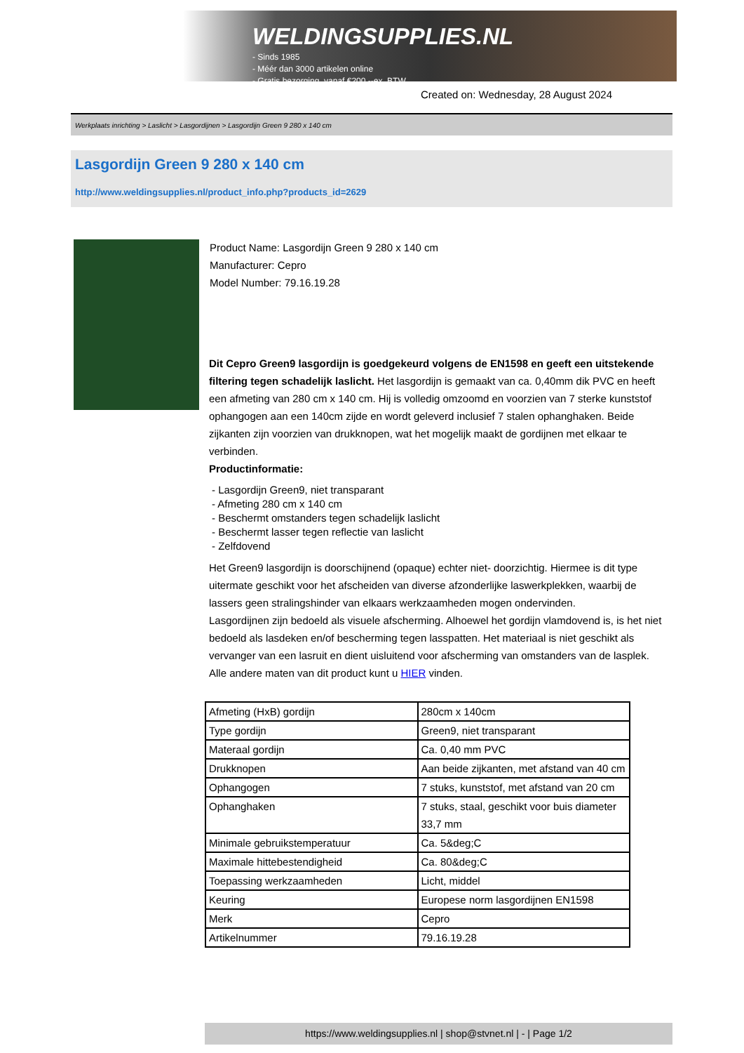WELDINGSUPPLIES.NL
- Sinds 1985
- Méér dan 3000 artikelen online
- Gratis bezorging, vanaf €200,--ex. BTW
Created on: Wednesday, 28 August 2024
Werkplaats inrichting > Laslicht > Lasgordijnen > Lasgordijn Green 9 280 x 140 cm
Lasgordijn Green 9 280 x 140 cm
http://www.weldingsupplies.nl/product_info.php?products_id=2629
Product Name: Lasgordijn Green 9 280 x 140 cm
Manufacturer: Cepro
Model Number: 79.16.19.28
Dit Cepro Green9 lasgordijn is goedgekeurd volgens de EN1598 en geeft een uitstekende filtering tegen schadelijk laslicht. Het lasgordijn is gemaakt van ca. 0,40mm dik PVC en heeft een afmeting van 280 cm x 140 cm. Hij is volledig omzoomd en voorzien van 7 sterke kunststof ophangogen aan een 140cm zijde en wordt geleverd inclusief 7 stalen ophanghaken. Beide zijkanten zijn voorzien van drukknopen, wat het mogelijk maakt de gordijnen met elkaar te verbinden.
Productinformatie:
- Lasgordijn Green9, niet transparant
- Afmeting 280 cm x 140 cm
- Beschermt omstanders tegen schadelijk laslicht
- Beschermt lasser tegen reflectie van laslicht
- Zelfdovend
Het Green9 lasgordijn is doorschijnend (opaque) echter niet- doorzichtig. Hiermee is dit type uitermate geschikt voor het afscheiden van diverse afzonderlijke laswerkplekken, waarbij de lassers geen stralingshinder van elkaars werkzaamheden mogen ondervinden.
Lasgordijnen zijn bedoeld als visuele afscherming. Alhoewel het gordijn vlamdovend is, is het niet bedoeld als lasdeken en/of bescherming tegen lasspatten. Het materiaal is niet geschikt als vervanger van een lasruit en dient uisluitend voor afscherming van omstanders van de lasplek.
Alle andere maten van dit product kunt u HIER vinden.
| Afmeting (HxB) gordijn | 280cm x 140cm |
| Type gordijn | Green9, niet transparant |
| Materaal gordijn | Ca. 0,40 mm PVC |
| Drukknopen | Aan beide zijkanten, met afstand van 40 cm |
| Ophangogen | 7 stuks, kunststof, met afstand van 20 cm |
| Ophanghaken | 7 stuks, staal, geschikt voor buis diameter 33,7 mm |
| Minimale gebruikstemperatuur | Ca. 5&deg;C |
| Maximale hittebestendigheid | Ca. 80&deg;C |
| Toepassing werkzaamheden | Licht, middel |
| Keuring | Europese norm lasgordijnen EN1598 |
| Merk | Cepro |
| Artikelnummer | 79.16.19.28 |
https://www.weldingsupplies.nl | shop@stvnet.nl | - | Page 1/2